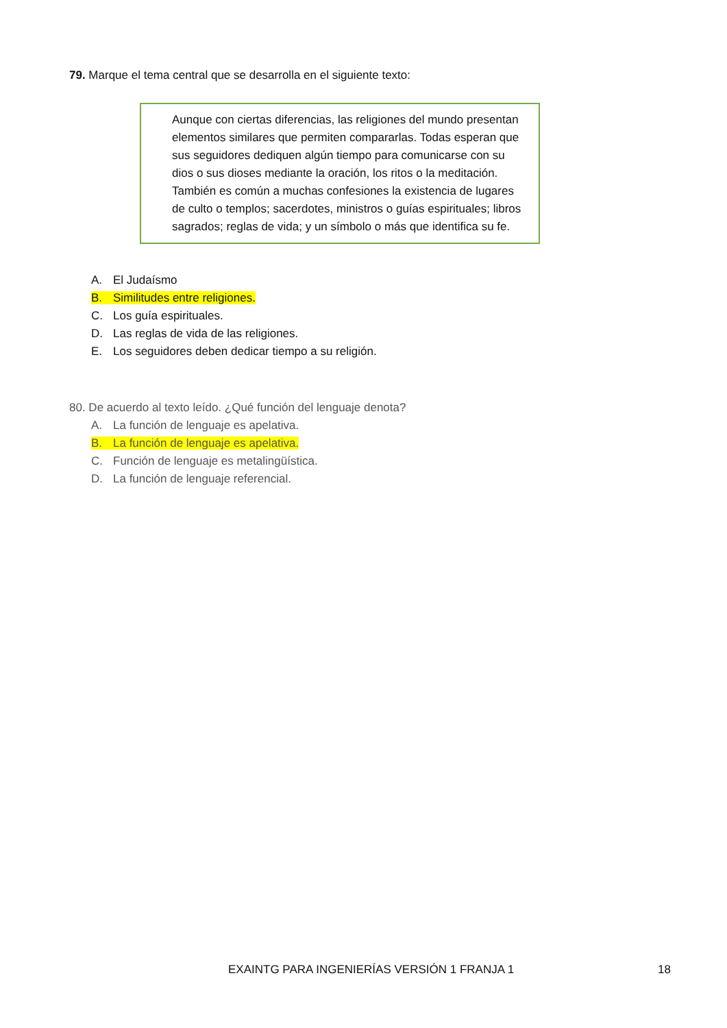79. Marque el tema central que se desarrolla en el siguiente texto:
Aunque con ciertas diferencias, las religiones del mundo presentan elementos similares que permiten compararlas. Todas esperan que sus seguidores dediquen algún tiempo para comunicarse con su dios o sus dioses mediante la oración, los ritos o la meditación. También es común a muchas confesiones la existencia de lugares de culto o templos; sacerdotes, ministros o guías espirituales; libros sagrados; reglas de vida; y un símbolo o más que identifica su fe.
A. El Judaísmo
B. Similitudes entre religiones.
C. Los guía espirituales.
D. Las reglas de vida de las religiones.
E. Los seguidores deben dedicar tiempo a su religión.
80. De acuerdo al texto leído. ¿Qué función del lenguaje denota?
A. La función de lenguaje es apelativa.
B. La función de lenguaje es apelativa.
C. Función de lenguaje es metalingüística.
D. La función de lenguaje referencial.
EXAINTG PARA INGENIERÍAS VERSIÓN 1 FRANJA 1 18